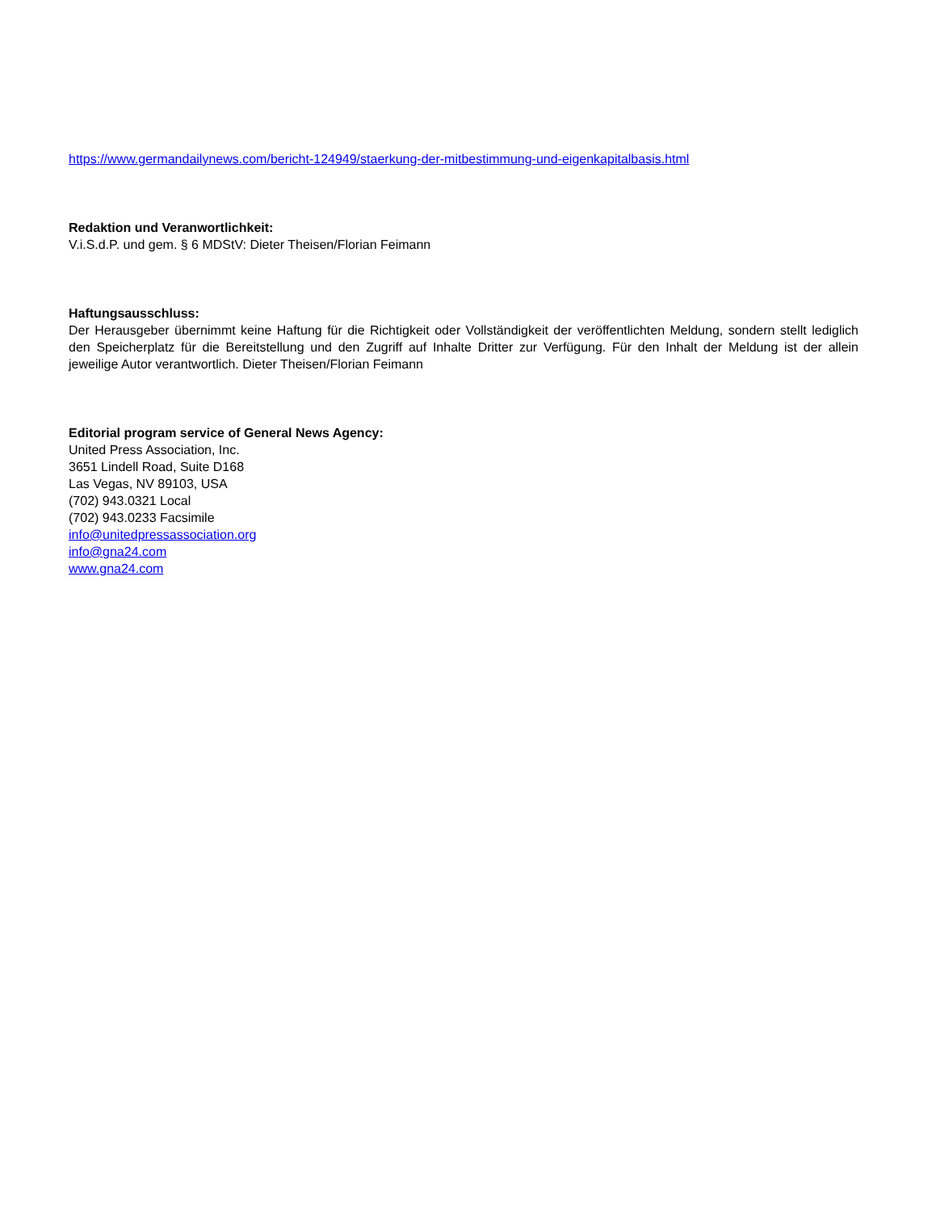https://www.germandailynews.com/bericht-124949/staerkung-der-mitbestimmung-und-eigenkapitalbasis.html
Redaktion und Veranwortlichkeit:
V.i.S.d.P. und gem. § 6 MDStV: Dieter Theisen/Florian Feimann
Haftungsausschluss:
Der Herausgeber übernimmt keine Haftung für die Richtigkeit oder Vollständigkeit der veröffentlichten Meldung, sondern stellt lediglich den Speicherplatz für die Bereitstellung und den Zugriff auf Inhalte Dritter zur Verfügung. Für den Inhalt der Meldung ist der allein jeweilige Autor verantwortlich. Dieter Theisen/Florian Feimann
Editorial program service of General News Agency:
United Press Association, Inc.
3651 Lindell Road, Suite D168
Las Vegas, NV 89103, USA
(702) 943.0321 Local
(702) 943.0233 Facsimile
info@unitedpressassociation.org
info@gna24.com
www.gna24.com